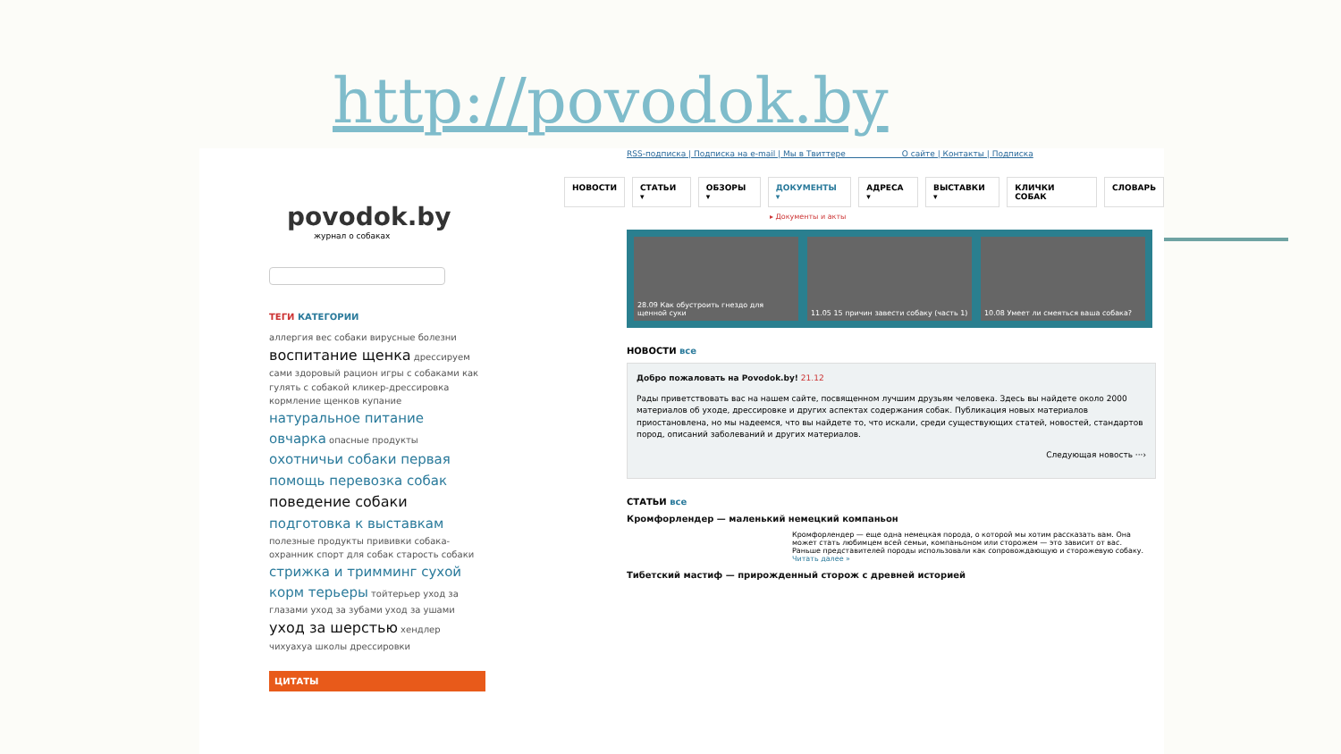http://povodok.by
povodok.by
журнал о собаках
ТЕГИ КАТЕГОРИИ
аллергия вес собаки вирусные болезни воспитание щенка дрессируем сами здоровый рацион игры с собаками как гулять с собакой кликер-дрессировка кормление щенков купание натуральное питание овчарка опасные продукты охотничьи собаки первая помощь перевозка собак поведение собаки подготовка к выставкам полезные продукты прививки собака-охранник спорт для собак старость собаки стрижка и тримминг сухой корм терьеры тойтерьер уход за глазами уход за зубами уход за ушами уход за шерстью хендлер чихуахуа школы дрессировки
ЦИТАТЫ
RSS-подписка | Подписка на e-mail | Мы в Твиттере О сайте | Контакты | Подписка
НОВОСТИ СТАТЬИ ▾ ОБЗОРЫ ▾ ДОКУМЕНТЫ ▾ АДРЕСА ▾ ВЫСТАВКИ ▾ КЛИЧКИ СОБАК СЛОВАРЬ
▸ Документы и акты
28.09 Как обустроить гнездо для щенной суки
11.05 15 причин завести собаку (часть 1)
10.08 Умеет ли смеяться ваша собака?
НОВОСТИ все
Добро пожаловать на Povodok.by! 21.12
Рады приветствовать вас на нашем сайте, посвященном лучшим друзьям человека. Здесь вы найдете около 2000 материалов об уходе, дрессировке и других аспектах содержания собак. Публикация новых материалов приостановлена, но мы надеемся, что вы найдете то, что искали, среди существующих статей, новостей, стандартов пород, описаний заболеваний и других материалов.
Следующая новость ···›
СТАТЬИ все
Кромфорлендер — маленький немецкий компаньон
Кромфорлендер — еще одна немецкая порода, о которой мы хотим рассказать вам. Она может стать любимцем всей семьи, компаньоном или сторожем — это зависит от вас. Раньше представителей породы использовали как сопровождающую и сторожевую собаку. Читать далее »
Тибетский мастиф — прирожденный сторож с древней историей